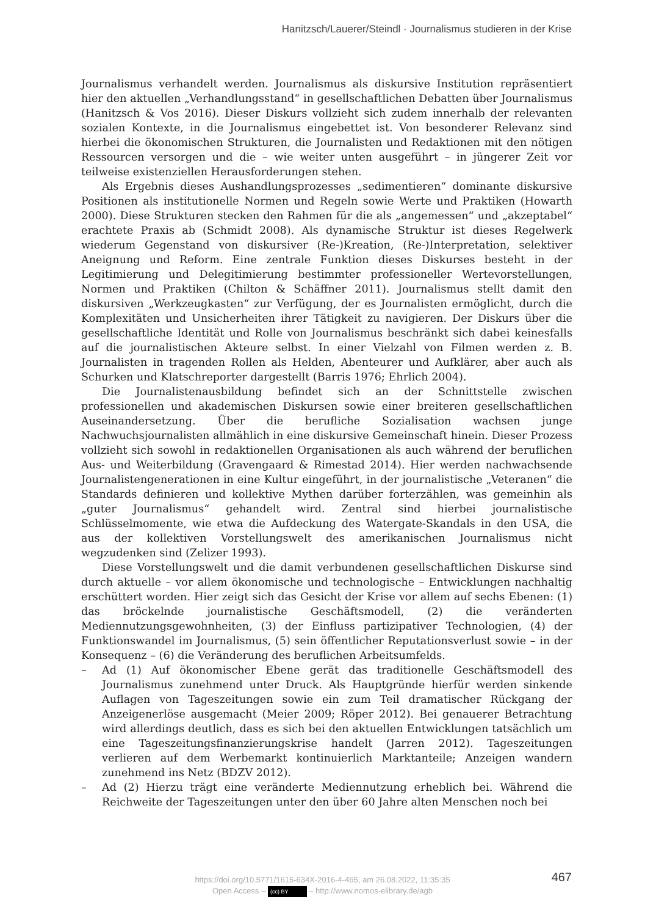Hanitzsch/Lauerer/Steindl · Journalismus studieren in der Krise
Journalismus verhandelt werden. Journalismus als diskursive Institution repräsentiert hier den aktuellen „Verhandlungsstand“ in gesellschaftlichen Debatten über Journalismus (Hanitzsch & Vos 2016). Dieser Diskurs vollzieht sich zudem innerhalb der relevanten sozialen Kontexte, in die Journalismus eingebettet ist. Von besonderer Relevanz sind hierbei die ökonomischen Strukturen, die Journalisten und Redaktionen mit den nötigen Ressourcen versorgen und die – wie weiter unten ausgeführt – in jüngerer Zeit vor teilweise existenziellen Herausforderungen stehen.
Als Ergebnis dieses Aushandlungsprozesses „sedimentieren“ dominante diskursive Positionen als institutionelle Normen und Regeln sowie Werte und Praktiken (Howarth 2000). Diese Strukturen stecken den Rahmen für die als „angemessen“ und „akzeptabel“ erachtete Praxis ab (Schmidt 2008). Als dynamische Struktur ist dieses Regelwerk wiederum Gegenstand von diskursiver (Re-)Kreation, (Re-)Interpretation, selektiver Aneignung und Reform. Eine zentrale Funktion dieses Diskurses besteht in der Legitimierung und Delegitimierung bestimmter professioneller Wertevorstellungen, Normen und Praktiken (Chilton & Schäffner 2011). Journalismus stellt damit den diskursiven „Werkzeugkasten“ zur Verfügung, der es Journalisten ermöglicht, durch die Komplexitäten und Unsicherheiten ihrer Tätigkeit zu navigieren. Der Diskurs über die gesellschaftliche Identität und Rolle von Journalismus beschränkt sich dabei keinesfalls auf die journalistischen Akteure selbst. In einer Vielzahl von Filmen werden z. B. Journalisten in tragenden Rollen als Helden, Abenteurer und Aufklärer, aber auch als Schurken und Klatschreporter dargestellt (Barris 1976; Ehrlich 2004).
Die Journalistenausbildung befindet sich an der Schnittstelle zwischen professionellen und akademischen Diskursen sowie einer breiteren gesellschaftlichen Auseinandersetzung. Über die berufliche Sozialisation wachsen junge Nachwuchsjournalisten allmählich in eine diskursive Gemeinschaft hinein. Dieser Prozess vollzieht sich sowohl in redaktionellen Organisationen als auch während der beruflichen Aus- und Weiterbildung (Gravengaard & Rimestad 2014). Hier werden nachwachsende Journalistengenerationen in eine Kultur eingeführt, in der journalistische „Veteranen“ die Standards definieren und kollektive Mythen darüber forterzählen, was gemeinhin als „guter Journalismus“ gehandelt wird. Zentral sind hierbei journalistische Schlüsselmomente, wie etwa die Aufdeckung des Watergate-Skandals in den USA, die aus der kollektiven Vorstellungswelt des amerikanischen Journalismus nicht wegzudenken sind (Zelizer 1993).
Diese Vorstellungswelt und die damit verbundenen gesellschaftlichen Diskurse sind durch aktuelle – vor allem ökonomische und technologische – Entwicklungen nachhaltig erschüttert worden. Hier zeigt sich das Gesicht der Krise vor allem auf sechs Ebenen: (1) das bröckelnde journalistische Geschäftsmodell, (2) die veränderten Mediennutzungsgewohnheiten, (3) der Einfluss partizipativer Technologien, (4) der Funktionswandel im Journalismus, (5) sein öffentlicher Reputationsverlust sowie – in der Konsequenz – (6) die Veränderung des beruflichen Arbeitsumfelds.
– Ad (1) Auf ökonomischer Ebene gerät das traditionelle Geschäftsmodell des Journalismus zunehmend unter Druck. Als Hauptgründe hierfür werden sinkende Auflagen von Tageszeitungen sowie ein zum Teil dramatischer Rückgang der Anzeigenerlöse ausgemacht (Meier 2009; Röper 2012). Bei genauerer Betrachtung wird allerdings deutlich, dass es sich bei den aktuellen Entwicklungen tatsächlich um eine Tageszeitungsfinanzierungskrise handelt (Jarren 2012). Tageszeitungen verlieren auf dem Werbemarkt kontinuierlich Marktanteile; Anzeigen wandern zunehmend ins Netz (BDZV 2012).
– Ad (2) Hierzu trägt eine veränderte Mediennutzung erheblich bei. Während die Reichweite der Tageszeitungen unter den über 60 Jahre alten Menschen noch bei
467
https://doi.org/10.5771/1615-634X-2016-4-465, am 26.08.2022, 11:35:35
Open Access – (cc) BY – http://www.nomos-elibrary.de/agb